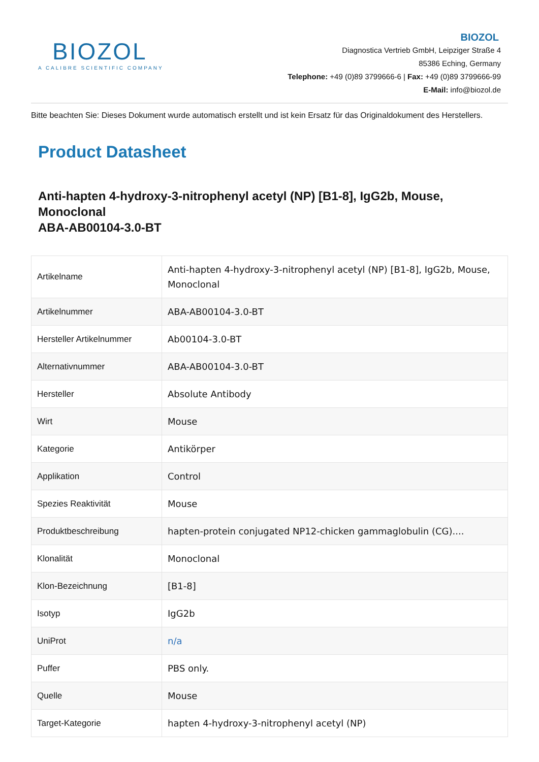BIOZOL
A CALIBRE SCIENTIFIC COMPANY
BIOZOL
Diagnostica Vertrieb GmbH, Leipziger Straße 4
85386 Eching, Germany
Telephone: +49 (0)89 3799666-6 | Fax: +49 (0)89 3799666-99
E-Mail: info@biozol.de
Bitte beachten Sie: Dieses Dokument wurde automatisch erstellt und ist kein Ersatz für das Originaldokument des Herstellers.
Product Datasheet
Anti-hapten 4-hydroxy-3-nitrophenyl acetyl (NP) [B1-8], IgG2b, Mouse, Monoclonal
ABA-AB00104-3.0-BT
| Artikelname | Anti-hapten 4-hydroxy-3-nitrophenyl acetyl (NP) [B1-8], IgG2b, Mouse, Monoclonal |
| Artikelnummer | ABA-AB00104-3.0-BT |
| Hersteller Artikelnummer | Ab00104-3.0-BT |
| Alternativnummer | ABA-AB00104-3.0-BT |
| Hersteller | Absolute Antibody |
| Wirt | Mouse |
| Kategorie | Antikörper |
| Applikation | Control |
| Spezies Reaktivität | Mouse |
| Produktbeschreibung | hapten-protein conjugated NP12-chicken gammaglobulin (CG).... |
| Klonalität | Monoclonal |
| Klon-Bezeichnung | [B1-8] |
| Isotyp | IgG2b |
| UniProt | n/a |
| Puffer | PBS only. |
| Quelle | Mouse |
| Target-Kategorie | hapten 4-hydroxy-3-nitrophenyl acetyl (NP) |